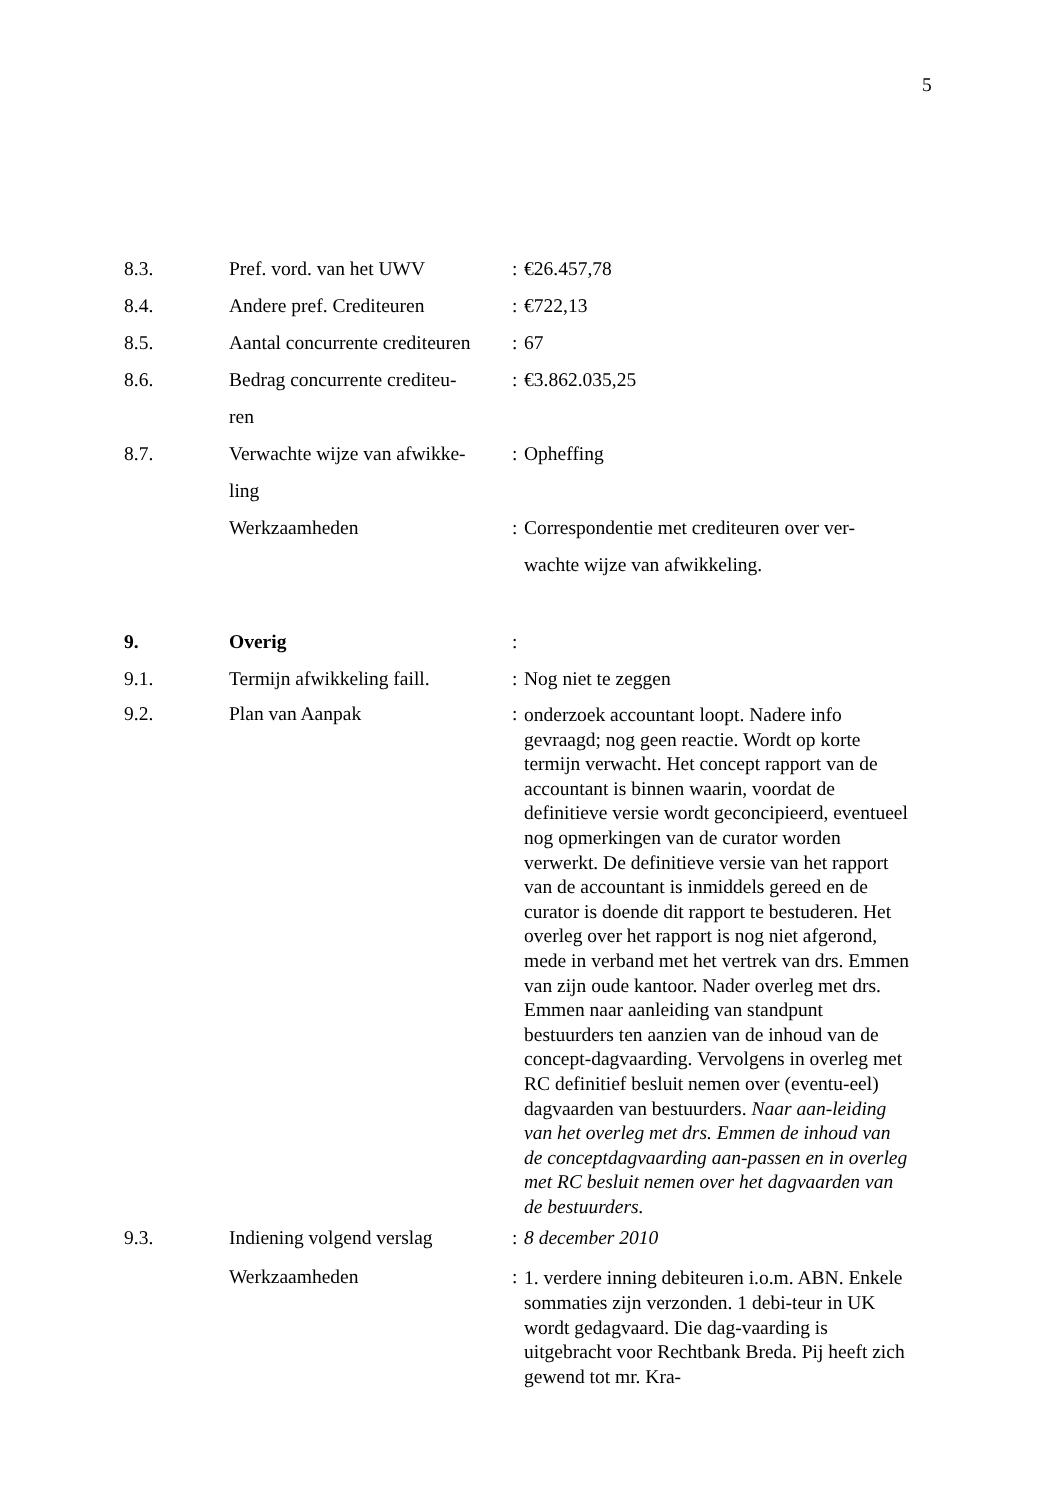5
| 8.3. | Pref. vord. van het UWV | : | €26.457,78 |
| 8.4. | Andere pref. Crediteuren | : | €722,13 |
| 8.5. | Aantal concurrente crediteuren | : | 67 |
| 8.6. | Bedrag concurrente crediteu- ren | : | €3.862.035,25 |
| 8.7. | Verwachte wijze van afwikke- ling | : | Opheffing |
| | Werkzaamheden | : | Correspondentie met crediteuren over ver- wachte wijze van afwikkeling. |
| 9. | Overig | : | |
| 9.1. | Termijn afwikkeling faill. | : | Nog niet te zeggen |
| 9.2. | Plan van Aanpak | : | onderzoek accountant loopt. Nadere info gevraagd; nog geen reactie. Wordt op korte termijn verwacht. Het concept rapport van de accountant is binnen waarin, voordat de definitieve versie wordt geconcipieerd, eventueel nog opmerkingen van de curator worden verwerkt. De definitieve versie van het rapport van de accountant is inmiddels gereed en de curator is doende dit rapport te bestuderen. Het overleg over het rapport is nog niet afgerond, mede in verband met het vertrek van drs. Emmen van zijn oude kantoor. Nader overleg met drs. Emmen naar aanleiding van standpunt bestuurders ten aanzien van de inhoud van de concept-dagvaarding. Vervolgens in overleg met RC definitief besluit nemen over (eventu-eel) dagvaarden van bestuurders. Naar aan-leiding van het overleg met drs. Emmen de inhoud van de conceptdagvaarding aan-passen en in overleg met RC besluit nemen over het dagvaarden van de bestuurders. |
| 9.3. | Indiening volgend verslag | : | 8 december 2010 |
| | Werkzaamheden | : | 1. verdere inning debiteuren i.o.m. ABN. Enkele sommaties zijn verzonden. 1 debi-teur in UK wordt gedagvaard. Die dag-vaarding is uitgebracht voor Rechtbank Breda. Pij heeft zich gewend tot mr. Kra- |